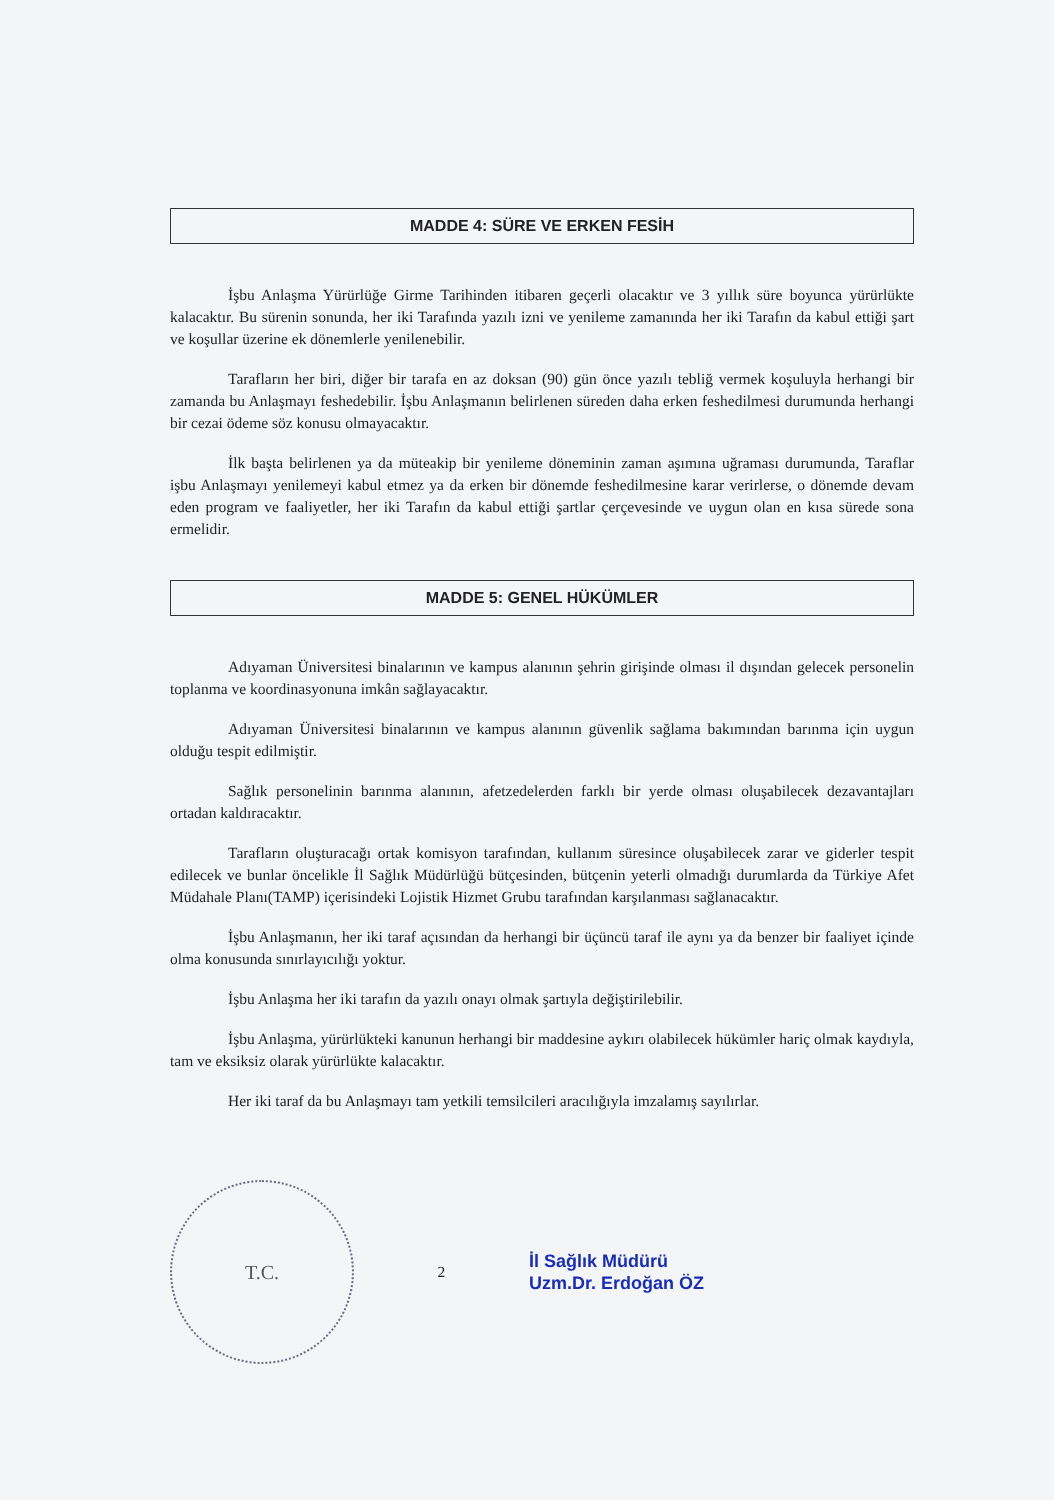MADDE 4: SÜRE VE ERKEN FESİH
İşbu Anlaşma Yürürlüğe Girme Tarihinden itibaren geçerli olacaktır ve 3 yıllık süre boyunca yürürlükte kalacaktır. Bu sürenin sonunda, her iki Tarafında yazılı izni ve yenileme zamanında her iki Tarafın da kabul ettiği şart ve koşullar üzerine ek dönemlerle yenilenebilir.
Tarafların her biri, diğer bir tarafa en az doksan (90) gün önce yazılı tebliğ vermek koşuluyla herhangi bir zamanda bu Anlaşmayı feshedebilir. İşbu Anlaşmanın belirlenen süreden daha erken feshedilmesi durumunda herhangi bir cezai ödeme söz konusu olmayacaktır.
İlk başta belirlenen ya da müteakip bir yenileme döneminin zaman aşımına uğraması durumunda, Taraflar işbu Anlaşmayı yenilemeyi kabul etmez ya da erken bir dönemde feshedilmesine karar verirlerse, o dönemde devam eden program ve faaliyetler, her iki Tarafın da kabul ettiği şartlar çerçevesinde ve uygun olan en kısa sürede sona ermelidir.
MADDE 5: GENEL HÜKÜMLER
Adıyaman Üniversitesi binalarının ve kampus alanının şehrin girişinde olması il dışından gelecek personelin toplanma ve koordinasyonuna imkân sağlayacaktır.
Adıyaman Üniversitesi binalarının ve kampus alanının güvenlik sağlama bakımından barınma için uygun olduğu tespit edilmiştir.
Sağlık personelinin barınma alanının, afetzedelerden farklı bir yerde olması oluşabilecek dezavantajları ortadan kaldıracaktır.
Tarafların oluşturacağı ortak komisyon tarafından, kullanım süresince oluşabilecek zarar ve giderler tespit edilecek ve bunlar öncelikle İl Sağlık Müdürlüğü bütçesinden, bütçenin yeterli olmadığı durumlarda da Türkiye Afet Müdahale Planı(TAMP) içerisindeki Lojistik Hizmet Grubu tarafından karşılanması sağlanacaktır.
İşbu Anlaşmanın, her iki taraf açısından da herhangi bir üçüncü taraf ile aynı ya da benzer bir faaliyet içinde olma konusunda sınırlayıcılığı yoktur.
İşbu Anlaşma her iki tarafın da yazılı onayı olmak şartıyla değiştirilebilir.
İşbu Anlaşma, yürürlükteki kanunun herhangi bir maddesine aykırı olabilecek hükümler hariç olmak kaydıyla, tam ve eksiksiz olarak yürürlükte kalacaktır.
Her iki taraf da bu Anlaşmayı tam yetkili temsilcileri aracılığıyla imzalamış sayılırlar.
T.C.
2
İl Sağlık Müdürü
Uzm.Dr. Erdoğan ÖZ